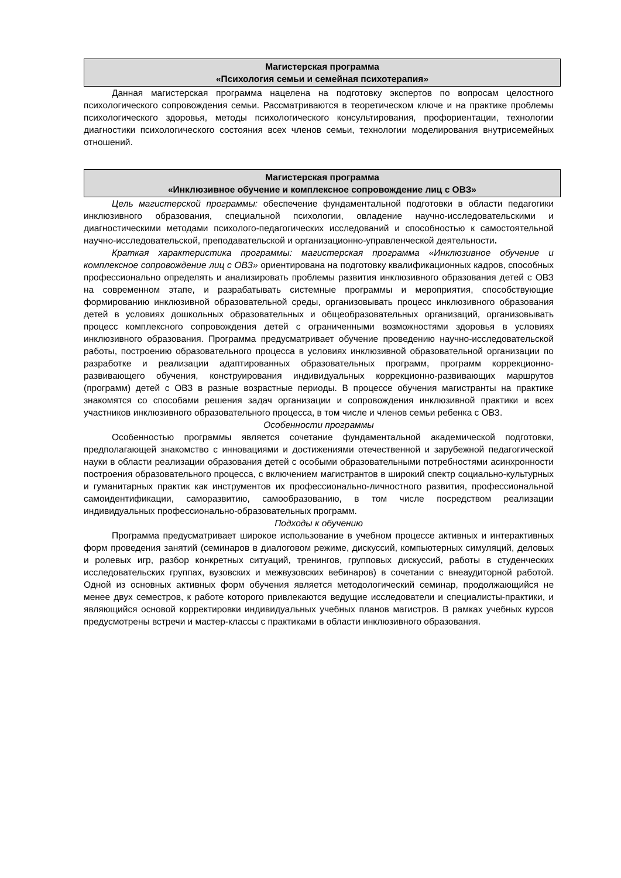Магистерская программа
«Психология семьи и семейная психотерапия»
Данная магистерская программа нацелена на подготовку экспертов по вопросам целостного психологического сопровождения семьи. Рассматриваются в теоретическом ключе и на практике проблемы психологического здоровья, методы психологического консультирования, профориентации, технологии диагностики психологического состояния всех членов семьи, технологии моделирования внутрисемейных отношений.
Магистерская программа
«Инклюзивное обучение и комплексное сопровождение лиц с ОВЗ»
Цель магистерской программы: обеспечение фундаментальной подготовки в области педагогики инклюзивного образования, специальной психологии, овладение научно-исследовательскими и диагностическими методами психолого-педагогических исследований и способностью к самостоятельной научно-исследовательской, преподавательской и организационно-управленческой деятельности.
Краткая характеристика программы: магистерская программа «Инклюзивное обучение и комплексное сопровождение лиц с ОВЗ» ориентирована на подготовку квалификационных кадров, способных профессионально определять и анализировать проблемы развития инклюзивного образования детей с ОВЗ на современном этапе, и разрабатывать системные программы и мероприятия, способствующие формированию инклюзивной образовательной среды, организовывать процесс инклюзивного образования детей в условиях дошкольных образовательных и общеобразовательных организаций, организовывать процесс комплексного сопровождения детей с ограниченными возможностями здоровья в условиях инклюзивного образования. Программа предусматривает обучение проведению научно-исследовательской работы, построению образовательного процесса в условиях инклюзивной образовательной организации по разработке и реализации адаптированных образовательных программ, программ коррекционно-развивающего обучения, конструирования индивидуальных коррекционно-развивающих маршрутов (программ) детей с ОВЗ в разные возрастные периоды. В процессе обучения магистранты на практике знакомятся со способами решения задач организации и сопровождения инклюзивной практики и всех участников инклюзивного образовательного процесса, в том числе и членов семьи ребенка с ОВЗ.
Особенности программы
Особенностью программы является сочетание фундаментальной академической подготовки, предполагающей знакомство с инновациями и достижениями отечественной и зарубежной педагогической науки в области реализации образования детей с особыми образовательными потребностями асинхронности построения образовательного процесса, с включением магистрантов в широкий спектр социально-культурных и гуманитарных практик как инструментов их профессионально-личностного развития, профессиональной самоидентификации, саморазвитию, самообразованию, в том числе посредством реализации индивидуальных профессионально-образовательных программ.
Подходы к обучению
Программа предусматривает широкое использование в учебном процессе активных и интерактивных форм проведения занятий (семинаров в диалоговом режиме, дискуссий, компьютерных симуляций, деловых и ролевых игр, разбор конкретных ситуаций, тренингов, групповых дискуссий, работы в студенческих исследовательских группах, вузовских и межвузовских вебинаров) в сочетании с внеаудиторной работой. Одной из основных активных форм обучения является методологический семинар, продолжающийся не менее двух семестров, к работе которого привлекаются ведущие исследователи и специалисты-практики, и являющийся основой корректировки индивидуальных учебных планов магистров. В рамках учебных курсов предусмотрены встречи и мастер-классы с практиками в области инклюзивного образования.